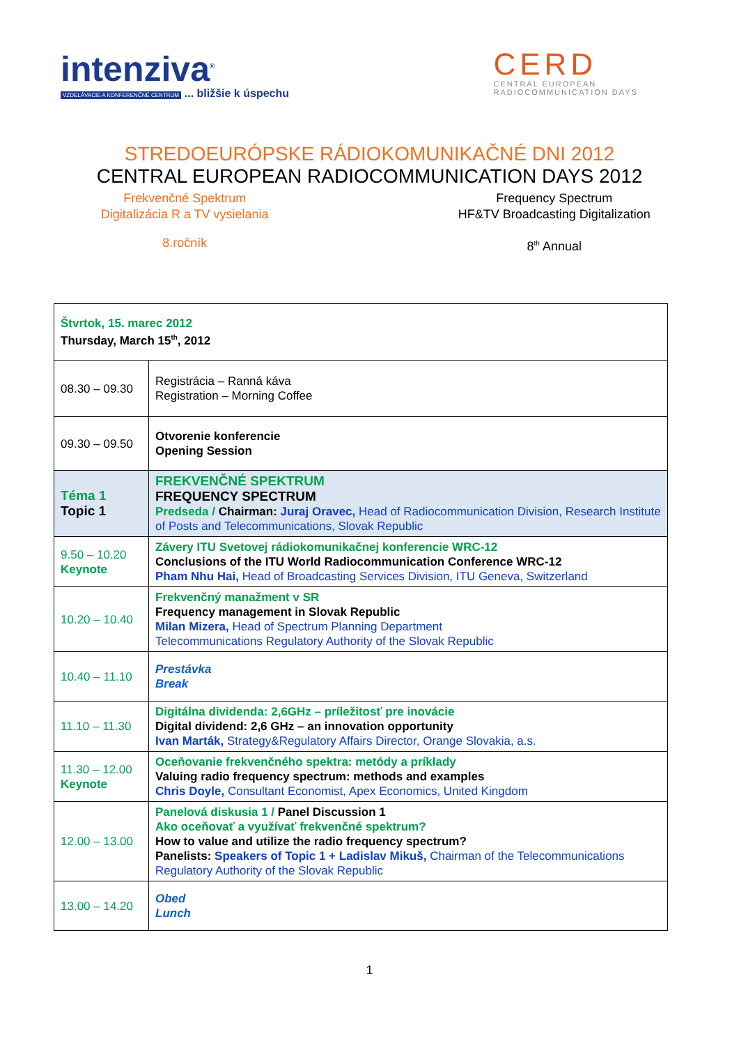intenziva<sup>®</sup>
VZDELÁVACIE A KONFERENČNÉ CENTRUM ... bližšie k úspechu
CERD
CENTRAL EUROPEAN
RADIOCOMMUNICATION DAYS
STREDOEURÓPSKE RÁDIOKOMUNIKAČNÉ DNI 2012
CENTRAL EUROPEAN RADIOCOMMUNICATION DAYS 2012
Frekvenčné Spektrum
Digitalizácia R a TV vysielania
Frequency Spectrum
HF&TV Broadcasting Digitalization
8.ročník 8<sup>th</sup> Annual
| Štvrtok, 15. marec 2012 Thursday, March 15<sup>th</sup>, 2012 | |
| 08.30 – 09.30 | Registrácia – Ranná káva Registration – Morning Coffee |
| 09.30 – 09.50 | Otvorenie konferencie Opening Session |
| Téma 1 Topic 1 | FREKVENČNÉ SPEKTRUM FREQUENCY SPECTRUM Predseda / Chairman: Juraj Oravec, Head of Radiocommunication Division, Research Institute of Posts and Telecommunications, Slovak Republic |
| 9.50 – 10.20 Keynote | Závery ITU Svetovej rádiokomunikačnej konferencie WRC-12 Conclusions of the ITU World Radiocommunication Conference WRC-12 Pham Nhu Hai, Head of Broadcasting Services Division, ITU Geneva, Switzerland |
| 10.20 – 10.40 | Frekvenčný manažment v SR Frequency management in Slovak Republic Milan Mizera, Head of Spectrum Planning Department Telecommunications Regulatory Authority of the Slovak Republic |
| 10.40 – 11.10 | Prestávka Break |
| 11.10 – 11.30 | Digitálna dividenda: 2,6GHz – príležitosť pre inovácie Digital dividend: 2,6 GHz – an innovation opportunity Ivan Marták, Strategy&Regulatory Affairs Director, Orange Slovakia, a.s. |
| 11.30 – 12.00 Keynote | Oceňovanie frekvenčného spektra: metódy a príklady Valuing radio frequency spectrum: methods and examples Chris Doyle, Consultant Economist, Apex Economics, United Kingdom |
| 12.00 – 13.00 | Panelová diskusia 1 / Panel Discussion 1 Ako oceňovať a využívať frekvenčné spektrum? How to value and utilize the radio frequency spectrum? Panelists: Speakers of Topic 1 + Ladislav Mikuš, Chairman of the Telecommunications Regulatory Authority of the Slovak Republic |
| 13.00 – 14.20 | Obed Lunch |
1